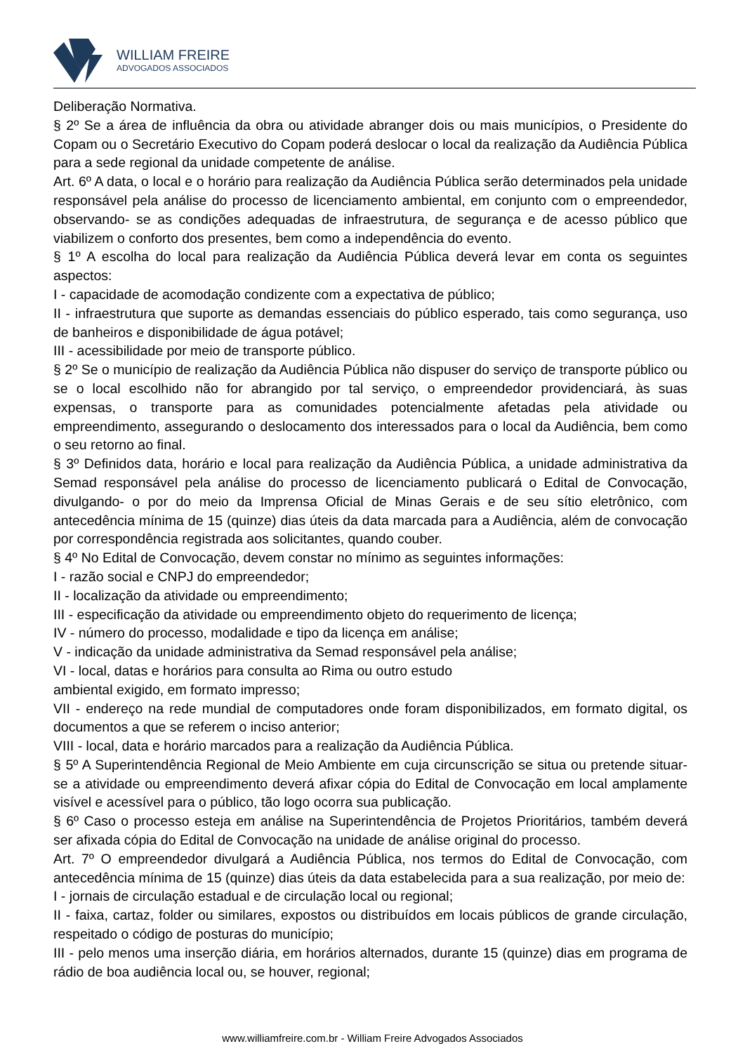WILLIAM FREIRE
ADVOGADOS ASSOCIADOS
Deliberação Normativa.
§ 2º Se a área de influência da obra ou atividade abranger dois ou mais municípios, o Presidente do Copam ou o Secretário Executivo do Copam poderá deslocar o local da realização da Audiência Pública para a sede regional da unidade competente de análise.
Art. 6º A data, o local e o horário para realização da Audiência Pública serão determinados pela unidade responsável pela análise do processo de licenciamento ambiental, em conjunto com o empreendedor, observando- se as condições adequadas de infraestrutura, de segurança e de acesso público que viabilizem o conforto dos presentes, bem como a independência do evento.
§ 1º A escolha do local para realização da Audiência Pública deverá levar em conta os seguintes aspectos:
I - capacidade de acomodação condizente com a expectativa de público;
II - infraestrutura que suporte as demandas essenciais do público esperado, tais como segurança, uso de banheiros e disponibilidade de água potável;
III - acessibilidade por meio de transporte público.
§ 2º Se o município de realização da Audiência Pública não dispuser do serviço de transporte público ou se o local escolhido não for abrangido por tal serviço, o empreendedor providenciará, às suas expensas, o transporte para as comunidades potencialmente afetadas pela atividade ou empreendimento, assegurando o deslocamento dos interessados para o local da Audiência, bem como o seu retorno ao final.
§ 3º Definidos data, horário e local para realização da Audiência Pública, a unidade administrativa da Semad responsável pela análise do processo de licenciamento publicará o Edital de Convocação, divulgando- o por do meio da Imprensa Oficial de Minas Gerais e de seu sítio eletrônico, com antecedência mínima de 15 (quinze) dias úteis da data marcada para a Audiência, além de convocação por correspondência registrada aos solicitantes, quando couber.
§ 4º No Edital de Convocação, devem constar no mínimo as seguintes informações:
I - razão social e CNPJ do empreendedor;
II - localização da atividade ou empreendimento;
III - especificação da atividade ou empreendimento objeto do requerimento de licença;
IV - número do processo, modalidade e tipo da licença em análise;
V - indicação da unidade administrativa da Semad responsável pela análise;
VI - local, datas e horários para consulta ao Rima ou outro estudo
ambiental exigido, em formato impresso;
VII - endereço na rede mundial de computadores onde foram disponibilizados, em formato digital, os documentos a que se referem o inciso anterior;
VIII - local, data e horário marcados para a realização da Audiência Pública.
§ 5º A Superintendência Regional de Meio Ambiente em cuja circunscrição se situa ou pretende situar-se a atividade ou empreendimento deverá afixar cópia do Edital de Convocação em local amplamente visível e acessível para o público, tão logo ocorra sua publicação.
§ 6º Caso o processo esteja em análise na Superintendência de Projetos Prioritários, também deverá ser afixada cópia do Edital de Convocação na unidade de análise original do processo.
Art. 7º O empreendedor divulgará a Audiência Pública, nos termos do Edital de Convocação, com antecedência mínima de 15 (quinze) dias úteis da data estabelecida para a sua realização, por meio de:
I - jornais de circulação estadual e de circulação local ou regional;
II - faixa, cartaz, folder ou similares, expostos ou distribuídos em locais públicos de grande circulação, respeitado o código de posturas do município;
III - pelo menos uma inserção diária, em horários alternados, durante 15 (quinze) dias em programa de rádio de boa audiência local ou, se houver, regional;
www.williamfreire.com.br - William Freire Advogados Associados